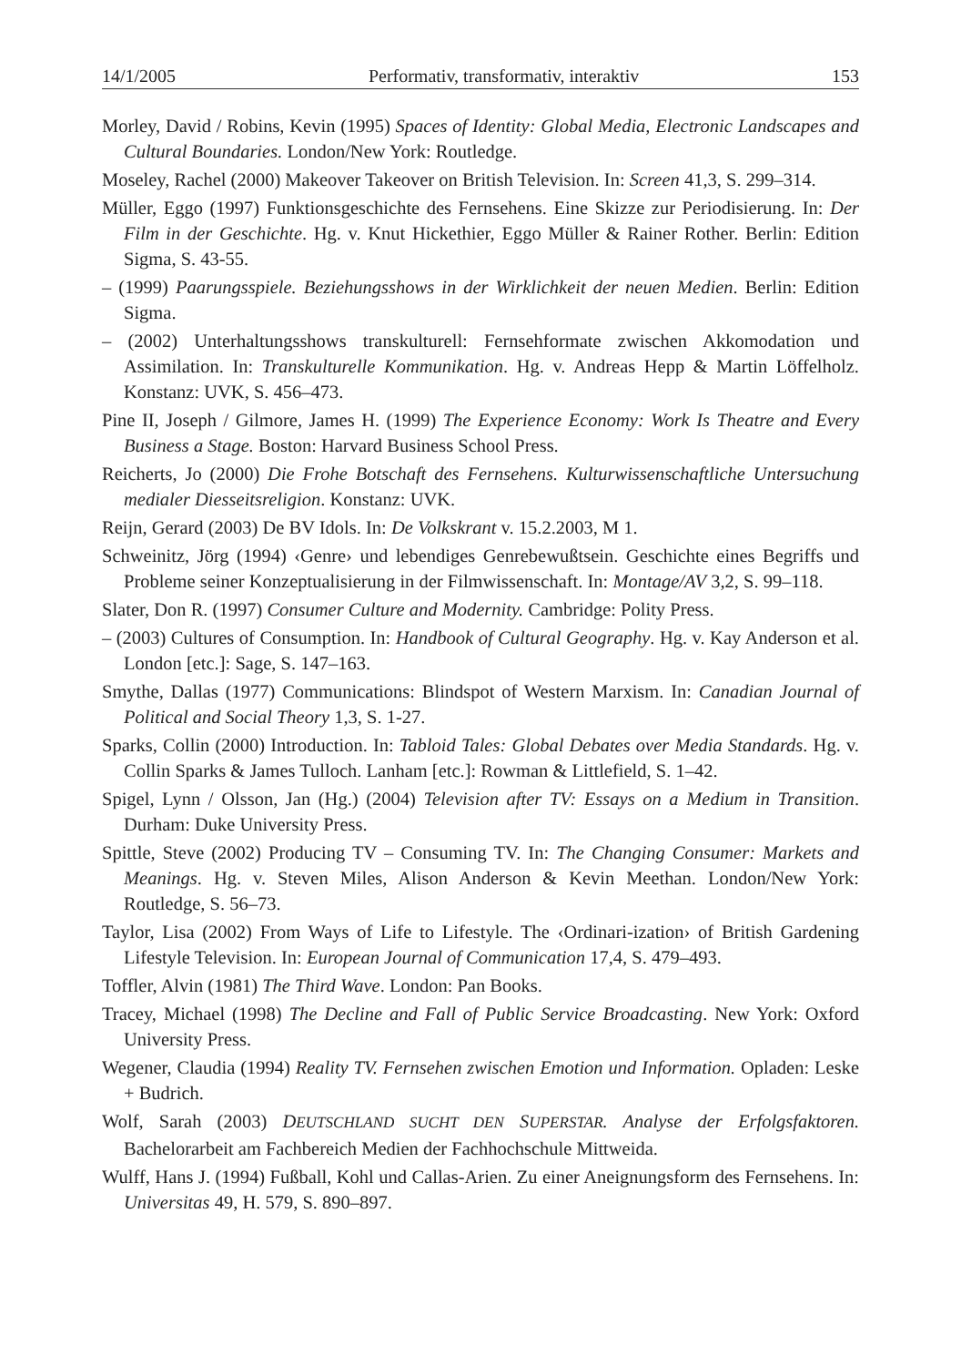14/1/2005 Performativ, transformativ, interaktiv 153
Morley, David / Robins, Kevin (1995) Spaces of Identity: Global Media, Electronic Landscapes and Cultural Boundaries. London/New York: Routledge.
Moseley, Rachel (2000) Makeover Takeover on British Television. In: Screen 41,3, S. 299–314.
Müller, Eggo (1997) Funktionsgeschichte des Fernsehens. Eine Skizze zur Periodisierung. In: Der Film in der Geschichte. Hg. v. Knut Hickethier, Eggo Müller & Rainer Rother. Berlin: Edition Sigma, S. 43-55.
– (1999) Paarungsspiele. Beziehungsshows in der Wirklichkeit der neuen Medien. Berlin: Edition Sigma.
– (2002) Unterhaltungsshows transkulturell: Fernsehformate zwischen Akkomodation und Assimilation. In: Transkulturelle Kommunikation. Hg. v. Andreas Hepp & Martin Löffelholz. Konstanz: UVK, S. 456–473.
Pine II, Joseph / Gilmore, James H. (1999) The Experience Economy: Work Is Theatre and Every Business a Stage. Boston: Harvard Business School Press.
Reicherts, Jo (2000) Die Frohe Botschaft des Fernsehens. Kulturwissenschaftliche Untersuchung medialer Diesseitsreligion. Konstanz: UVK.
Reijn, Gerard (2003) De BV Idols. In: De Volkskrant v. 15.2.2003, M 1.
Schweinitz, Jörg (1994) ‹Genre› und lebendiges Genrebewußtsein. Geschichte eines Begriffs und Probleme seiner Konzeptualisierung in der Filmwissenschaft. In: Montage/AV 3,2, S. 99–118.
Slater, Don R. (1997) Consumer Culture and Modernity. Cambridge: Polity Press.
– (2003) Cultures of Consumption. In: Handbook of Cultural Geography. Hg. v. Kay Anderson et al. London [etc.]: Sage, S. 147–163.
Smythe, Dallas (1977) Communications: Blindspot of Western Marxism. In: Canadian Journal of Political and Social Theory 1,3, S. 1-27.
Sparks, Collin (2000) Introduction. In: Tabloid Tales: Global Debates over Media Standards. Hg. v. Collin Sparks & James Tulloch. Lanham [etc.]: Rowman & Littlefield, S. 1–42.
Spigel, Lynn / Olsson, Jan (Hg.) (2004) Television after TV: Essays on a Medium in Transition. Durham: Duke University Press.
Spittle, Steve (2002) Producing TV – Consuming TV. In: The Changing Consumer: Markets and Meanings. Hg. v. Steven Miles, Alison Anderson & Kevin Meethan. London/New York: Routledge, S. 56–73.
Taylor, Lisa (2002) From Ways of Life to Lifestyle. The ‹Ordinari-ization› of British Gardening Lifestyle Television. In: European Journal of Communication 17,4, S. 479–493.
Toffler, Alvin (1981) The Third Wave. London: Pan Books.
Tracey, Michael (1998) The Decline and Fall of Public Service Broadcasting. New York: Oxford University Press.
Wegener, Claudia (1994) Reality TV. Fernsehen zwischen Emotion und Information. Opladen: Leske + Budrich.
Wolf, Sarah (2003) DEUTSCHLAND SUCHT DEN SUPERSTAR. Analyse der Erfolgsfaktoren. Bachelorarbeit am Fachbereich Medien der Fachhochschule Mittweida.
Wulff, Hans J. (1994) Fußball, Kohl und Callas-Arien. Zu einer Aneignungsform des Fernsehens. In: Universitas 49, H. 579, S. 890–897.